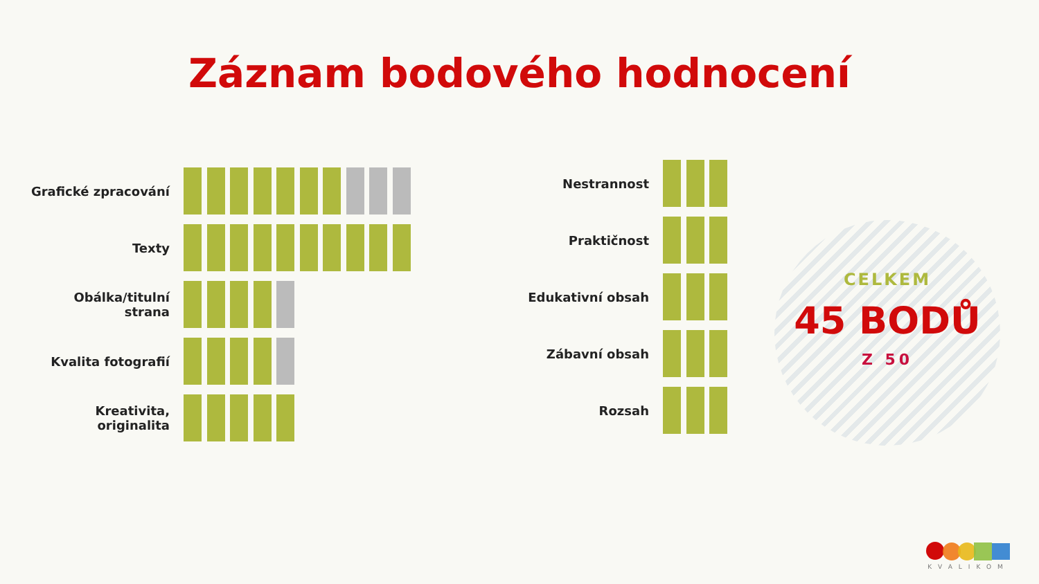Záznam bodového hodnocení
Grafické zpracování
Texty
Obálka/titulní strana
Kvalita fotografií
Kreativita, originalita
Nestrannost
Praktičnost
Edukativní obsah
Zábavní obsah
Rozsah
CELKEM
45 BODŮ
Z 50
KVALIKOM